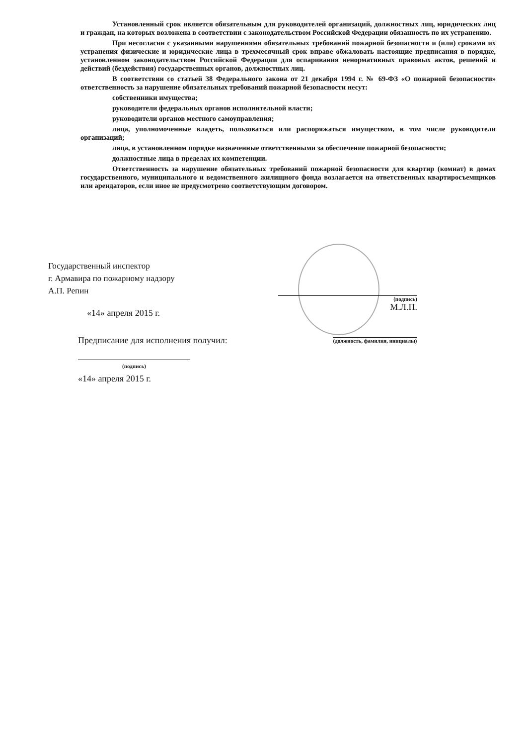Установленный срок является обязательным для руководителей организаций, должностных лиц, юридических лиц и граждан, на которых возложена в соответствии с законодательством Российской Федерации обязанность по их устранению.
При несогласии с указанными нарушениями обязательных требований пожарной безопасности и (или) сроками их устранения физические и юридические лица в трехмесячный срок вправе обжаловать настоящие предписания в порядке, установленном законодательством Российской Федерации для оспаривания ненормативных правовых актов, решений и действий (бездействия) государственных органов, должностных лиц.
В соответствии со статьей 38 Федерального закона от 21 декабря 1994 г. № 69-ФЗ «О пожарной безопасности» ответственность за нарушение обязательных требований пожарной безопасности несут:
собственники имущества;
руководители федеральных органов исполнительной власти;
руководители органов местного самоуправления;
лица, уполномоченные владеть, пользоваться или распоряжаться имуществом, в том числе руководители организаций;
лица, в установленном порядке назначенные ответственными за обеспечение пожарной безопасности;
должностные лица в пределах их компетенции.
Ответственность за нарушение обязательных требований пожарной безопасности для квартир (комнат) в домах государственного, муниципального и ведомственного жилищного фонда возлагается на ответственных квартиросъемщиков или арендаторов, если иное не предусмотрено соответствующим договором.
Государственный инспектор
г. Армавира по пожарному надзору
А.П. Репин
«14» апреля 2015 г.
Предписание для исполнения получил:
(подпись)
«14» апреля 2015 г.
(подпись)
М.Л.П.
(должность, фамилия, инициалы)